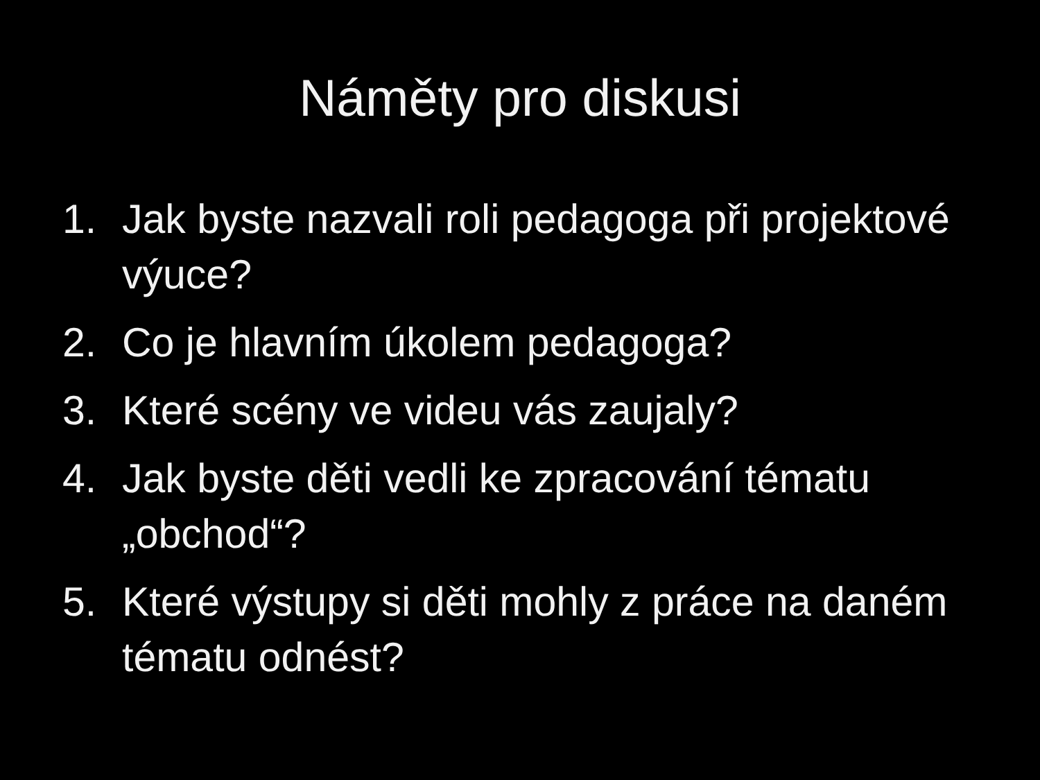Náměty pro diskusi
1. Jak byste nazvali roli pedagoga při projektové výuce?
2. Co je hlavním úkolem pedagoga?
3. Které scény ve videu vás zaujaly?
4. Jak byste děti vedli ke zpracování tématu „obchod“?
5. Které výstupy si děti mohly z práce na daném tématu odnést?